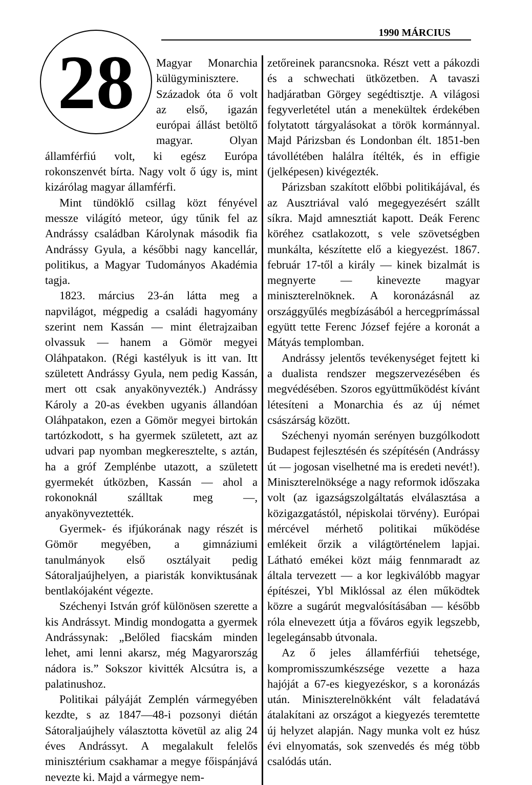1990 MÁRCIUS
28
Magyar Monarchia külügyminisztere. Századok óta ő volt az első, igazán európai állást betöltő magyar. Olyan államférfiú volt, ki egész Európa rokonszenvét bírta. Nagy volt ő úgy is, mint kizárólag magyar államférfi.
Mint tündöklő csillag közt fényével messze világító meteor, úgy tűnik fel az Andrássy családban Károlynak második fia Andrássy Gyula, a későbbi nagy kancellár, politikus, a Magyar Tudományos Akadémia tagja.
1823. március 23-án látta meg a napvilágot, mégpedig a családi hagyomány szerint nem Kassán — mint életrajzaiban olvassuk — hanem a Gömör megyei Oláhpatakon. (Régi kastélyuk is itt van. Itt született Andrássy Gyula, nem pedig Kassán, mert ott csak anyakönyvezték.) Andrássy Károly a 20-as években ugyanis állandóan Oláhpatakon, ezen a Gömör megyei birtokán tartózkodott, s ha gyermek született, azt az udvari pap nyomban megkeresztelte, s aztán, ha a gróf Zemplénbe utazott, a született gyermekét útközben, Kassán — ahol a rokonoknál szálltak meg —, anyakönyveztették.
Gyermek- és ifjúkorának nagy részét is Gömör megyében, a gimnáziumi tanulmányok első osztályait pedig Sátoraljaújhelyen, a piaristák konviktusának bentlakójaként végezte.
Széchenyi István gróf különösen szerette a kis Andrássyt. Mindig mondogatta a gyermek Andrássynak: „Belőled fiacskám minden lehet, ami lenni akarsz, még Magyarország nádora is.” Sokszor kivitték Alcsútra is, a palatinushoz.
Politikai pályáját Zemplén vármegyében kezdte, s az 1847—48-i pozsonyi diétán Sátoraljaújhely választotta követül az alig 24 éves Andrássyt. A megalakult felelős minisztérium csakhamar a megye főispánjává nevezte ki. Majd a vármegye nem-
zetőreinek parancsnoka. Részt vett a pákozdi és a schwechati ütközetben. A tavaszi hadjáratban Görgey segédtisztje. A világosi fegyverletétel után a menekültek érdekében folytatott tárgyalásokat a török kormánnyal. Majd Párizsban és Londonban élt. 1851-ben távollétében halálra ítélték, és in effigie (jelképesen) kivégezték.
Párizsban szakított előbbi politikájával, és az Ausztriával való megegyezésért szállt síkra. Majd amnesztiát kapott. Deák Ferenc köréhez csatlakozott, s vele szövetségben munkálta, készítette elő a kiegyezést. 1867. február 17-től a király — kinek bizalmát is megnyerte — kinevezte magyar miniszterelnöknek. A koronázásnál az országgyűlés megbízásából a hercegprímással együtt tette Ferenc József fejére a koronát a Mátyás templomban.
Andrássy jelentős tevékenységet fejtett ki a dualista rendszer megszervezésében és megvédésében. Szoros együttműködést kívánt létesíteni a Monarchia és az új német császárság között.
Széchenyi nyomán serényen buzgólkodott Budapest fejlesztésén és szépítésén (Andrássy út — jogosan viselhetné ma is eredeti nevét!). Miniszterelnöksége a nagy reformok időszaka volt (az igazságszolgáltatás elválasztása a közigazgatástól, népiskolai törvény). Európai mércével mérhető politikai működése emlékeit őrzik a világtörténelem lapjai. Látható emékei közt máig fennmaradt az általa tervezett — a kor legkiválóbb magyar építészei, Ybl Miklóssal az élen működtek közre a sugárút megvalósításában — később róla elnevezett útja a főváros egyik legszebb, legelegánsabb útvonala.
Az ő jeles államférfiúi tehetsége, kompromisszumkészsége vezette a haza hajóját a 67-es kiegyezéskor, s a koronázás után. Miniszterelnökként vált feladatává átalakítani az országot a kiegyezés teremtette új helyzet alapján. Nagy munka volt ez húsz évi elnyomatás, sok szenvedés és még több csalódás után.